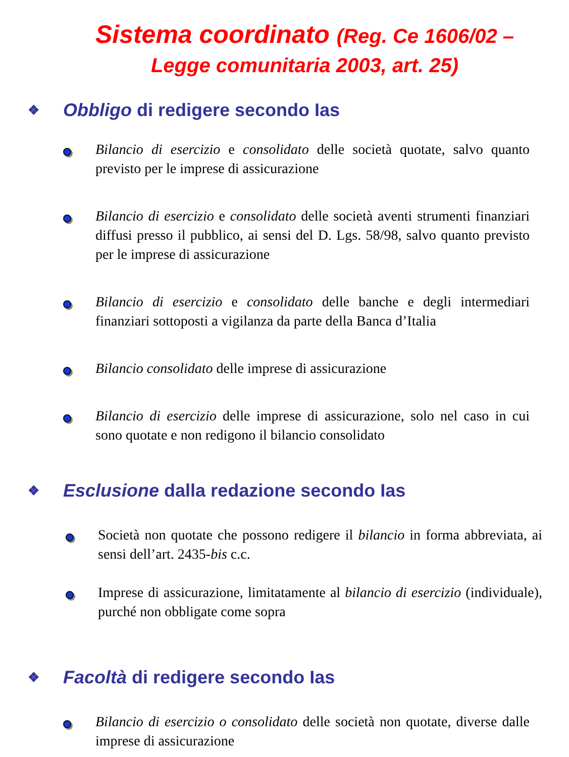Sistema coordinato (Reg. Ce 1606/02 –
Legge comunitaria 2003, art. 25)
❖ Obbligo di redigere secondo Ias
Bilancio di esercizio e consolidato delle società quotate, salvo quanto previsto per le imprese di assicurazione
Bilancio di esercizio e consolidato delle società aventi strumenti finanziari diffusi presso il pubblico, ai sensi del D. Lgs. 58/98, salvo quanto previsto per le imprese di assicurazione
Bilancio di esercizio e consolidato delle banche e degli intermediari finanziari sottoposti a vigilanza da parte della Banca d’Italia
Bilancio consolidato delle imprese di assicurazione
Bilancio di esercizio delle imprese di assicurazione, solo nel caso in cui sono quotate e non redigono il bilancio consolidato
❖ Esclusione dalla redazione secondo Ias
Società non quotate che possono redigere il bilancio in forma abbreviata, ai sensi dell’art. 2435-bis c.c.
Imprese di assicurazione, limitatamente al bilancio di esercizio (individuale), purché non obbligate come sopra
❖ Facoltà di redigere secondo Ias
Bilancio di esercizio o consolidato delle società non quotate, diverse dalle imprese di assicurazione